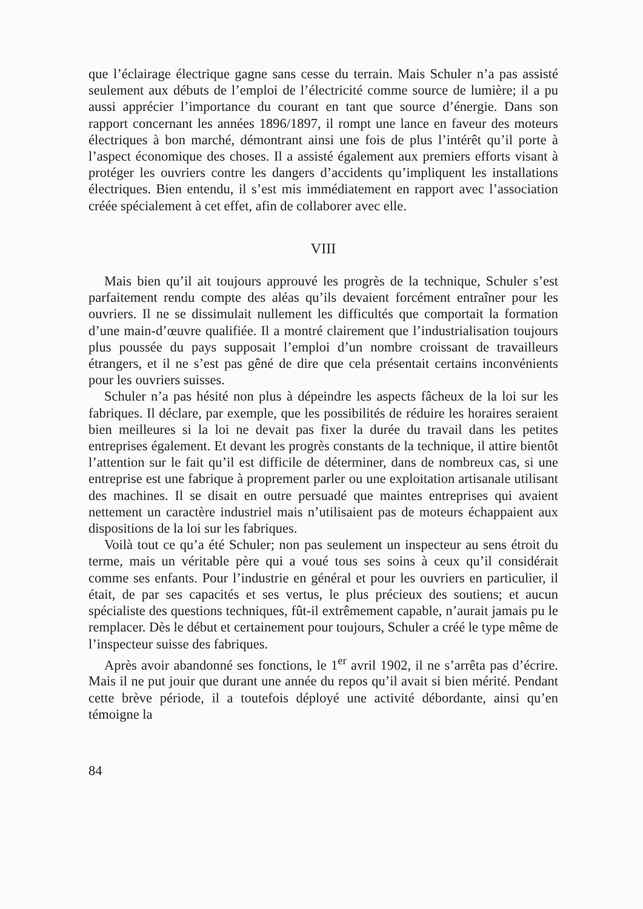que l’éclairage électrique gagne sans cesse du terrain. Mais Schuler n’a pas assisté seulement aux débuts de l’emploi de l’électricité comme source de lumière; il a pu aussi apprécier l’importance du courant en tant que source d’énergie. Dans son rapport concernant les années 1896/1897, il rompt une lance en faveur des moteurs électriques à bon marché, démontrant ainsi une fois de plus l’intérêt qu’il porte à l’aspect économique des choses. Il a assisté également aux premiers efforts visant à protéger les ouvriers contre les dangers d’accidents qu’impliquent les installations électriques. Bien entendu, il s’est mis immédiatement en rapport avec l’association créée spécialement à cet effet, afin de collaborer avec elle.
VIII
Mais bien qu’il ait toujours approuvé les progrès de la technique, Schuler s’est parfaitement rendu compte des aléas qu’ils devaient forcément entraîner pour les ouvriers. Il ne se dissimulait nullement les difficultés que comportait la formation d’une main-d’œuvre qualifiée. Il a montré clairement que l’industrialisation toujours plus poussée du pays supposait l’emploi d’un nombre croissant de travailleurs étrangers, et il ne s’est pas gêné de dire que cela présentait certains inconvénients pour les ouvriers suisses.
Schuler n’a pas hésité non plus à dépeindre les aspects fâcheux de la loi sur les fabriques. Il déclare, par exemple, que les possibilités de réduire les horaires seraient bien meilleures si la loi ne devait pas fixer la durée du travail dans les petites entreprises également. Et devant les progrès constants de la technique, il attire bientôt l’attention sur le fait qu’il est difficile de déterminer, dans de nombreux cas, si une entreprise est une fabrique à proprement parler ou une exploitation artisanale utilisant des machines. Il se disait en outre persuadé que maintes entreprises qui avaient nettement un caractère industriel mais n’utilisaient pas de moteurs échappaient aux dispositions de la loi sur les fabriques.
Voilà tout ce qu’a été Schuler; non pas seulement un inspecteur au sens étroit du terme, mais un véritable père qui a voué tous ses soins à ceux qu’il considérait comme ses enfants. Pour l’industrie en général et pour les ouvriers en particulier, il était, de par ses capacités et ses vertus, le plus précieux des soutiens; et aucun spécialiste des questions techniques, fût-il extrêmement capable, n’aurait jamais pu le remplacer. Dès le début et certainement pour toujours, Schuler a créé le type même de l’inspecteur suisse des fabriques.
Après avoir abandonné ses fonctions, le 1<sup>er</sup> avril 1902, il ne s’arrêta pas d’écrire. Mais il ne put jouir que durant une année du repos qu’il avait si bien mérité. Pendant cette brève période, il a toutefois déployé une activité débordante, ainsi qu’en témoigne la
84